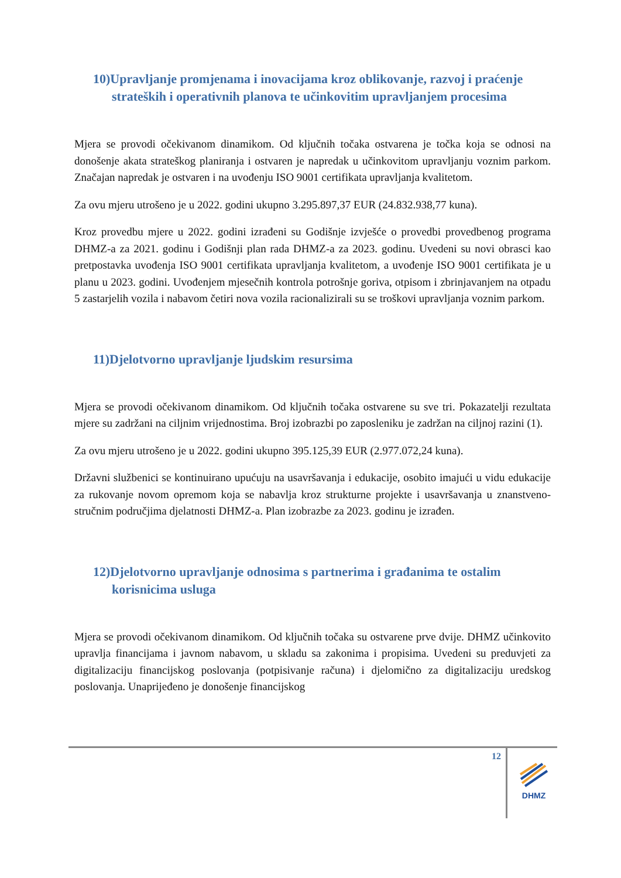10)Upravljanje promjenama i inovacijama kroz oblikovanje, razvoj i praćenje strateških i operativnih planova te učinkovitim upravljanjem procesima
Mjera se provodi očekivanom dinamikom. Od ključnih točaka ostvarena je točka koja se odnosi na donošenje akata strateškog planiranja i ostvaren je napredak u učinkovitom upravljanju voznim parkom. Značajan napredak je ostvaren i na uvođenju ISO 9001 certifikata upravljanja kvalitetom.
Za ovu mjeru utrošeno je u 2022. godini ukupno 3.295.897,37 EUR (24.832.938,77 kuna).
Kroz provedbu mjere u 2022. godini izrađeni su Godišnje izvješće o provedbi provedbenog programa DHMZ-a za 2021. godinu i Godišnji plan rada DHMZ-a za 2023. godinu. Uvedeni su novi obrasci kao pretpostavka uvođenja ISO 9001 certifikata upravljanja kvalitetom, a uvođenje ISO 9001 certifikata je u planu u 2023. godini. Uvođenjem mjesečnih kontrola potrošnje goriva, otpisom i zbrinjavanjem na otpadu 5 zastarjelih vozila i nabavom četiri nova vozila racionalizirali su se troškovi upravljanja voznim parkom.
11)Djelotvorno upravljanje ljudskim resursima
Mjera se provodi očekivanom dinamikom. Od ključnih točaka ostvarene su sve tri. Pokazatelji rezultata mjere su zadržani na ciljnim vrijednostima. Broj izobrazbi po zaposleniku je zadržan na ciljnoj razini (1).
Za ovu mjeru utrošeno je u 2022. godini ukupno 395.125,39 EUR (2.977.072,24 kuna).
Državni službenici se kontinuirano upućuju na usavršavanja i edukacije, osobito imajući u vidu edukacije za rukovanje novom opremom koja se nabavlja kroz strukturne projekte i usavršavanja u znanstveno-stručnim područjima djelatnosti DHMZ-a. Plan izobrazbe za 2023. godinu je izrađen.
12)Djelotvorno upravljanje odnosima s partnerima i građanima te ostalim korisnicima usluga
Mjera se provodi očekivanom dinamikom. Od ključnih točaka su ostvarene prve dvije. DHMZ učinkovito upravlja financijama i javnom nabavom, u skladu sa zakonima i propisima. Uvedeni su preduvjeti za digitalizaciju financijskog poslovanja (potpisivanje računa) i djelomično za digitalizaciju uredskog poslovanja. Unaprijeđeno je donošenje financijskog
12
DHMZ